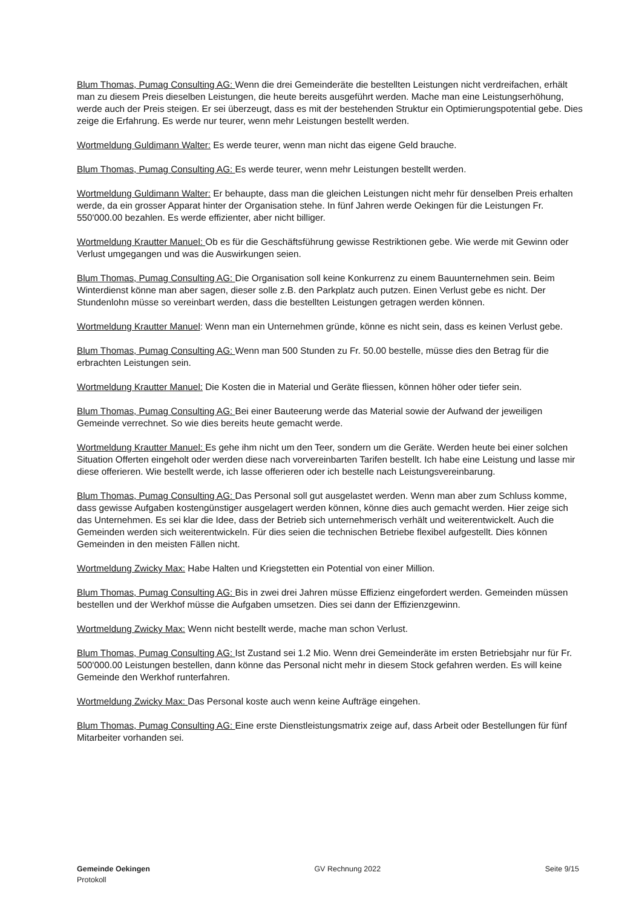Blum Thomas, Pumag Consulting AG: Wenn die drei Gemeinderäte die bestellten Leistungen nicht verdreifachen, erhält man zu diesem Preis dieselben Leistungen, die heute bereits ausgeführt werden. Mache man eine Leistungserhöhung, werde auch der Preis steigen. Er sei überzeugt, dass es mit der bestehenden Struktur ein Optimierungspotential gebe. Dies zeige die Erfahrung. Es werde nur teurer, wenn mehr Leistungen bestellt werden.
Wortmeldung Guldimann Walter: Es werde teurer, wenn man nicht das eigene Geld brauche.
Blum Thomas, Pumag Consulting AG: Es werde teurer, wenn mehr Leistungen bestellt werden.
Wortmeldung Guldimann Walter: Er behaupte, dass man die gleichen Leistungen nicht mehr für denselben Preis erhalten werde, da ein grosser Apparat hinter der Organisation stehe. In fünf Jahren werde Oekingen für die Leistungen Fr. 550'000.00 bezahlen. Es werde effizienter, aber nicht billiger.
Wortmeldung Krautter Manuel: Ob es für die Geschäftsführung gewisse Restriktionen gebe. Wie werde mit Gewinn oder Verlust umgegangen und was die Auswirkungen seien.
Blum Thomas, Pumag Consulting AG: Die Organisation soll keine Konkurrenz zu einem Bauunternehmen sein. Beim Winterdienst könne man aber sagen, dieser solle z.B. den Parkplatz auch putzen. Einen Verlust gebe es nicht. Der Stundenlohn müsse so vereinbart werden, dass die bestellten Leistungen getragen werden können.
Wortmeldung Krautter Manuel: Wenn man ein Unternehmen gründe, könne es nicht sein, dass es keinen Verlust gebe.
Blum Thomas, Pumag Consulting AG: Wenn man 500 Stunden zu Fr. 50.00 bestelle, müsse dies den Betrag für die erbrachten Leistungen sein.
Wortmeldung Krautter Manuel: Die Kosten die in Material und Geräte fliessen, können höher oder tiefer sein.
Blum Thomas, Pumag Consulting AG: Bei einer Bauteerung werde das Material sowie der Aufwand der jeweiligen Gemeinde verrechnet. So wie dies bereits heute gemacht werde.
Wortmeldung Krautter Manuel: Es gehe ihm nicht um den Teer, sondern um die Geräte. Werden heute bei einer solchen Situation Offerten eingeholt oder werden diese nach vorvereinbarten Tarifen bestellt. Ich habe eine Leistung und lasse mir diese offerieren. Wie bestellt werde, ich lasse offerieren oder ich bestelle nach Leistungsvereinbarung.
Blum Thomas, Pumag Consulting AG: Das Personal soll gut ausgelastet werden. Wenn man aber zum Schluss komme, dass gewisse Aufgaben kostengünstiger ausgelagert werden können, könne dies auch gemacht werden. Hier zeige sich das Unternehmen. Es sei klar die Idee, dass der Betrieb sich unternehmerisch verhält und weiterentwickelt. Auch die Gemeinden werden sich weiterentwickeln. Für dies seien die technischen Betriebe flexibel aufgestellt. Dies können Gemeinden in den meisten Fällen nicht.
Wortmeldung Zwicky Max: Habe Halten und Kriegstetten ein Potential von einer Million.
Blum Thomas, Pumag Consulting AG: Bis in zwei drei Jahren müsse Effizienz eingefordert werden. Gemeinden müssen bestellen und der Werkhof müsse die Aufgaben umsetzen. Dies sei dann der Effizienzgewinn.
Wortmeldung Zwicky Max: Wenn nicht bestellt werde, mache man schon Verlust.
Blum Thomas, Pumag Consulting AG: Ist Zustand sei 1.2 Mio. Wenn drei Gemeinderäte im ersten Betriebsjahr nur für Fr. 500'000.00 Leistungen bestellen, dann könne das Personal nicht mehr in diesem Stock gefahren werden. Es will keine Gemeinde den Werkhof runterfahren.
Wortmeldung Zwicky Max: Das Personal koste auch wenn keine Aufträge eingehen.
Blum Thomas, Pumag Consulting AG: Eine erste Dienstleistungsmatrix zeige auf, dass Arbeit oder Bestellungen für fünf Mitarbeiter vorhanden sei.
Gemeinde Oekingen
Protokoll
GV Rechnung 2022 Seite 9/15